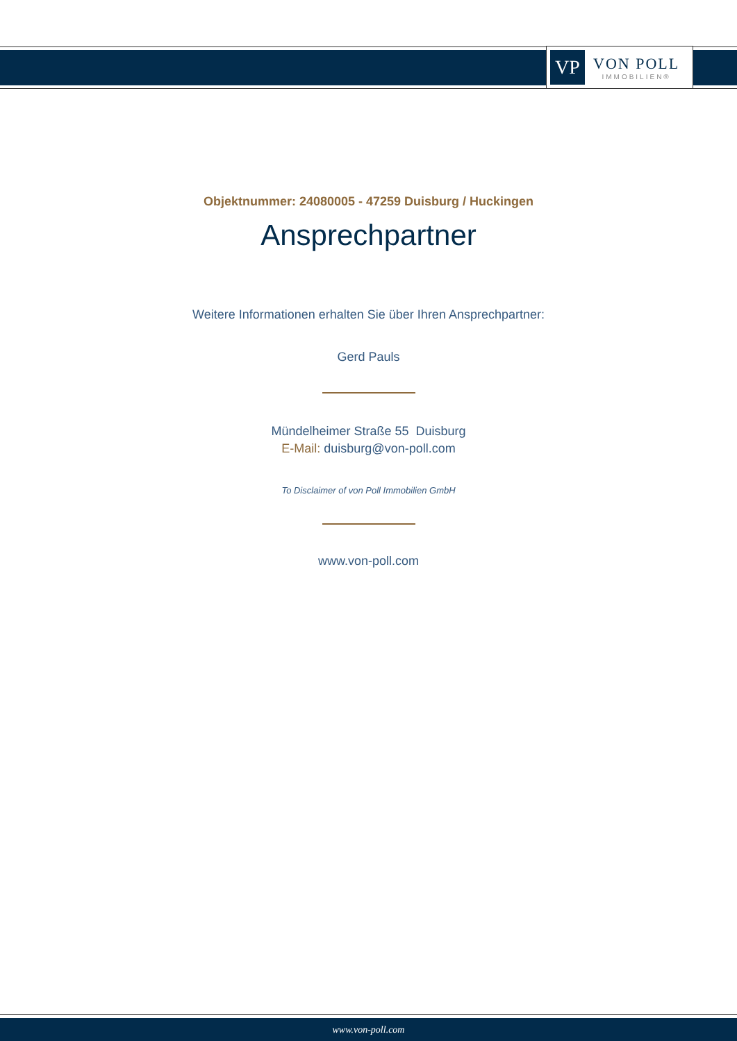VP
VON POLL
IMMOBILIEN®
Objektnummer: 24080005 - 47259 Duisburg / Huckingen
Ansprechpartner
Weitere Informationen erhalten Sie über Ihren Ansprechpartner:
Gerd Pauls
Mündelheimer Straße 55 Duisburg
E-Mail: duisburg@von-poll.com
To Disclaimer of von Poll Immobilien GmbH
www.von-poll.com
www.von-poll.com